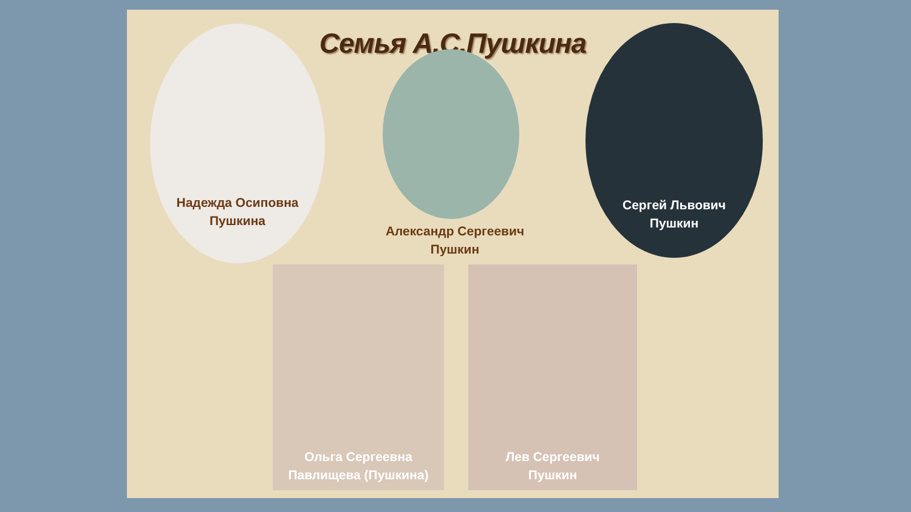Семья А.С.Пушкина
Надежда Осиповна
Пушкина
Александр Сергеевич
Пушкин
Сергей Львович
Пушкин
Ольга Сергеевна
Павлищева (Пушкина)
Лев Сергеевич
Пушкин